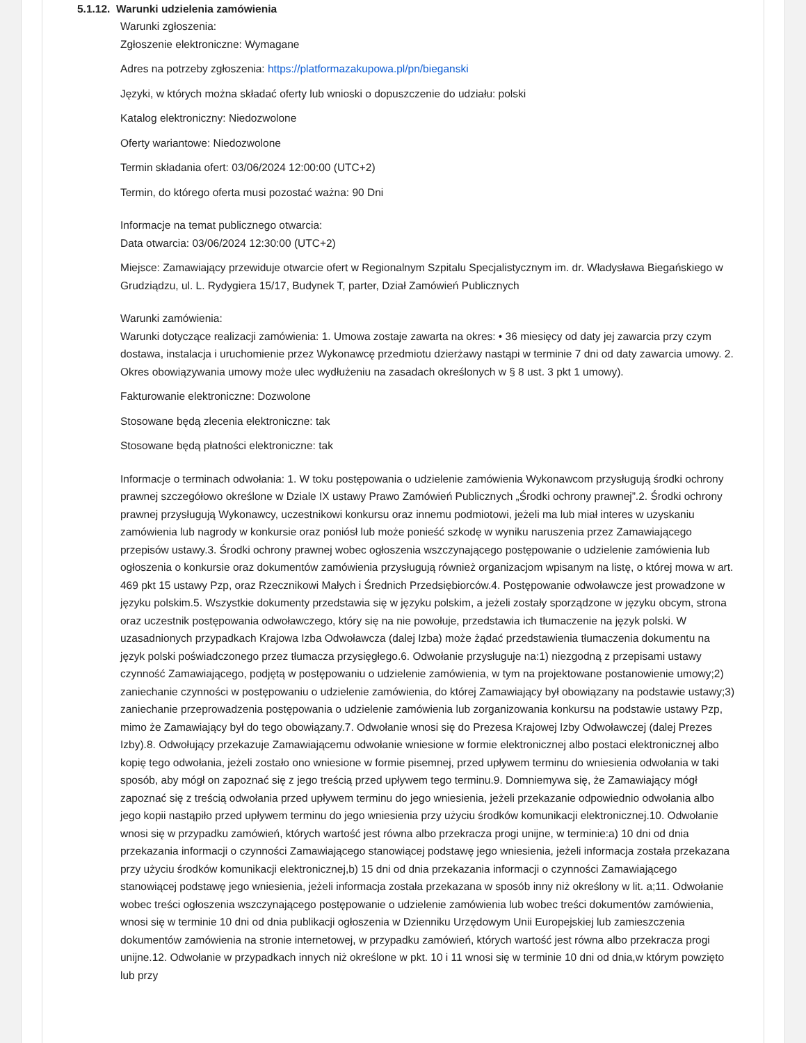5.1.12. Warunki udzielenia zamówienia
Warunki zgłoszenia:
Zgłoszenie elektroniczne: Wymagane
Adres na potrzeby zgłoszenia: https://platformazakupowa.pl/pn/bieganski
Języki, w których można składać oferty lub wnioski o dopuszczenie do udziału: polski
Katalog elektroniczny: Niedozwolone
Oferty wariantowe: Niedozwolone
Termin składania ofert: 03/06/2024 12:00:00 (UTC+2)
Termin, do którego oferta musi pozostać ważna: 90 Dni
Informacje na temat publicznego otwarcia:
Data otwarcia: 03/06/2024 12:30:00 (UTC+2)
Miejsce: Zamawiający przewiduje otwarcie ofert w Regionalnym Szpitalu Specjalistycznym im. dr. Władysława Biegańskiego w Grudziądzu, ul. L. Rydygiera 15/17, Budynek T, parter, Dział Zamówień Publicznych
Warunki zamówienia:
Warunki dotyczące realizacji zamówienia: 1. Umowa zostaje zawarta na okres: • 36 miesięcy od daty jej zawarcia przy czym dostawa, instalacja i uruchomienie przez Wykonawcę przedmiotu dzierżawy nastąpi w terminie 7 dni od daty zawarcia umowy. 2. Okres obowiązywania umowy może ulec wydłużeniu na zasadach określonych w § 8 ust. 3 pkt 1 umowy).
Fakturowanie elektroniczne: Dozwolone
Stosowane będą zlecenia elektroniczne: tak
Stosowane będą płatności elektroniczne: tak
Informacje o terminach odwołania: 1. W toku postępowania o udzielenie zamówienia Wykonawcom przysługują środki ochrony prawnej szczegółowo określone w Dziale IX ustawy Prawo Zamówień Publicznych „Środki ochrony prawnej”.2. Środki ochrony prawnej przysługują Wykonawcy, uczestnikowi konkursu oraz innemu podmiotowi, jeżeli ma lub miał interes w uzyskaniu zamówienia lub nagrody w konkursie oraz poniósł lub może ponieść szkodę w wyniku naruszenia przez Zamawiającego przepisów ustawy.3. Środki ochrony prawnej wobec ogłoszenia wszczynającego postępowanie o udzielenie zamówienia lub ogłoszenia o konkursie oraz dokumentów zamówienia przysługują również organizacjom wpisanym na listę, o której mowa w art. 469 pkt 15 ustawy Pzp, oraz Rzecznikowi Małych i Średnich Przedsiębiorców.4. Postępowanie odwoławcze jest prowadzone w języku polskim.5. Wszystkie dokumenty przedstawia się w języku polskim, a jeżeli zostały sporządzone w języku obcym, strona oraz uczestnik postępowania odwoławczego, który się na nie powołuje, przedstawia ich tłumaczenie na język polski. W uzasadnionych przypadkach Krajowa Izba Odwoławcza (dalej Izba) może żądać przedstawienia tłumaczenia dokumentu na język polski poświadczonego przez tłumacza przysięgłego.6. Odwołanie przysługuje na:1) niezgodną z przepisami ustawy czynność Zamawiającego, podjętą w postępowaniu o udzielenie zamówienia, w tym na projektowane postanowienie umowy;2) zaniechanie czynności w postępowaniu o udzielenie zamówienia, do której Zamawiający był obowiązany na podstawie ustawy;3) zaniechanie przeprowadzenia postępowania o udzielenie zamówienia lub zorganizowania konkursu na podstawie ustawy Pzp, mimo że Zamawiający był do tego obowiązany.7. Odwołanie wnosi się do Prezesa Krajowej Izby Odwoławczej (dalej Prezes Izby).8. Odwołujący przekazuje Zamawiającemu odwołanie wniesione w formie elektronicznej albo postaci elektronicznej albo kopię tego odwołania, jeżeli zostało ono wniesione w formie pisemnej, przed upływem terminu do wniesienia odwołania w taki sposób, aby mógł on zapoznać się z jego treścią przed upływem tego terminu.9. Domniemywa się, że Zamawiający mógł zapoznać się z treścią odwołania przed upływem terminu do jego wniesienia, jeżeli przekazanie odpowiednio odwołania albo jego kopii nastąpiło przed upływem terminu do jego wniesienia przy użyciu środków komunikacji elektronicznej.10. Odwołanie wnosi się w przypadku zamówień, których wartość jest równa albo przekracza progi unijne, w terminie:a) 10 dni od dnia przekazania informacji o czynności Zamawiającego stanowiącej podstawę jego wniesienia, jeżeli informacja została przekazana przy użyciu środków komunikacji elektronicznej,b) 15 dni od dnia przekazania informacji o czynności Zamawiającego stanowiącej podstawę jego wniesienia, jeżeli informacja została przekazana w sposób inny niż określony w lit. a;11. Odwołanie wobec treści ogłoszenia wszczynającego postępowanie o udzielenie zamówienia lub wobec treści dokumentów zamówienia, wnosi się w terminie 10 dni od dnia publikacji ogłoszenia w Dzienniku Urzędowym Unii Europejskiej lub zamieszczenia dokumentów zamówienia na stronie internetowej, w przypadku zamówień, których wartość jest równa albo przekracza progi unijne.12. Odwołanie w przypadkach innych niż określone w pkt. 10 i 11 wnosi się w terminie 10 dni od dnia,w którym powzięto lub przy